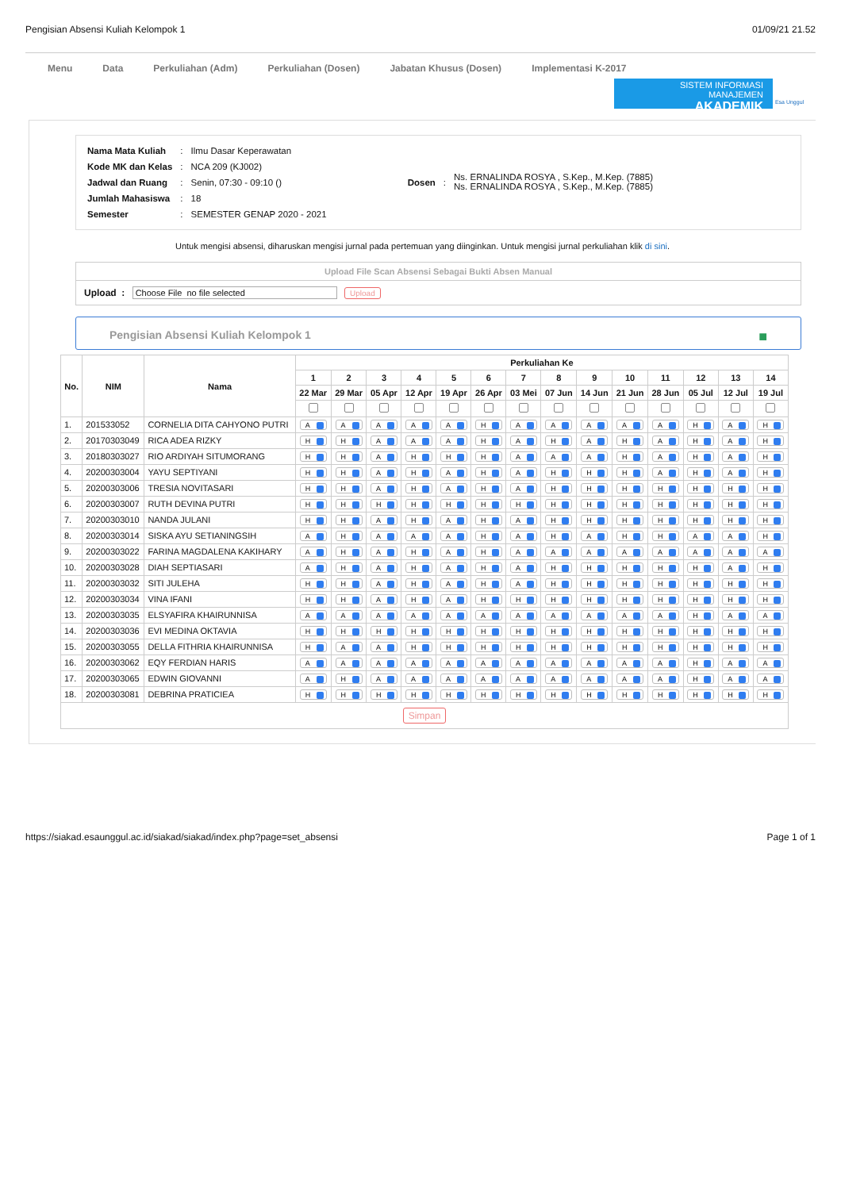Pengisian Absensi Kuliah Kelompok 1 01/09/21 21.52
Menu Data Perkuliahan (Adm) Perkuliahan (Dosen) Jabatan Khusus (Dosen) Implementasi K-2017
SISTEM INFORMASI MANAJEMEN
AKADEMIK
Esa Unggul
| Nama Mata Kuliah | : | Ilmu Dasar Keperawatan |
| Kode MK dan Kelas | : | NCA 209 (KJ002) |
| Jadwal dan Ruang | : | Senin, 07:30 - 09:10 () |
| Jumlah Mahasiswa | : | 18 |
| Semester | : | SEMESTER GENAP 2020 - 2021 |
| Dosen | : | Ns. ERNALINDA ROSYA , S.Kep., M.Kep. (7885) Ns. ERNALINDA ROSYA , S.Kep., M.Kep. (7885) |
Untuk mengisi absensi, diharuskan mengisi jurnal pada pertemuan yang diinginkan. Untuk mengisi jurnal perkuliahan klik di sini.
Upload File Scan Absensi Sebagai Bukti Absen Manual
Upload : Choose File no file selected Upload
Pengisian Absensi Kuliah Kelompok 1 ■
| No. | NIM | Nama | Perkuliahan Ke | | | | | | | | | | | | | |
| --- | --- | --- | --- | --- | --- | --- | --- | --- | --- | --- | --- | --- | --- | --- | --- | --- |
| | | | 1 | 2 | 3 | 4 | 5 | 6 | 7 | 8 | 9 | 10 | 11 | 12 | 13 | 14 |
| | | | 22 Mar | 29 Mar | 05 Apr | 12 Apr | 19 Apr | 26 Apr | 03 Mei | 07 Jun | 14 Jun | 21 Jun | 28 Jun | 05 Jul | 12 Jul | 19 Jul |
| 1. | 201533052 | CORNELIA DITA CAHYONO PUTRI | A | A | A | A | A | H | A | A | A | A | A | H | A | H |
| 2. | 20170303049 | RICA ADEA RIZKY | H | H | A | A | A | H | A | H | A | H | A | H | A | H |
| 3. | 20180303027 | RIO ARDIYAH SITUMORANG | H | H | A | H | H | H | A | A | A | H | A | H | A | H |
| 4. | 20200303004 | YAYU SEPTIYANI | H | H | A | H | A | H | A | H | H | H | A | H | A | H |
| 5. | 20200303006 | TRESIA NOVITASARI | H | H | A | H | A | H | A | H | H | H | H | H | H | H |
| 6. | 20200303007 | RUTH DEVINA PUTRI | H | H | H | H | H | H | H | H | H | H | H | H | H | H |
| 7. | 20200303010 | NANDA JULANI | H | H | A | H | A | H | A | H | H | H | H | H | H | H |
| 8. | 20200303014 | SISKA AYU SETIANINGSIH | A | H | A | A | A | H | A | H | A | H | H | A | A | H |
| 9. | 20200303022 | FARINA MAGDALENA KAKIHARY | A | H | A | H | A | H | A | A | A | A | A | A | A | A |
| 10. | 20200303028 | DIAH SEPTIASARI | A | H | A | H | A | H | A | H | H | H | H | H | A | H |
| 11. | 20200303032 | SITI JULEHA | H | H | A | H | A | H | A | H | H | H | H | H | H | H |
| 12. | 20200303034 | VINA IFANI | H | H | A | H | A | H | H | H | H | H | H | H | H | H |
| 13. | 20200303035 | ELSYAFIRA KHAIRUNNISA | A | A | A | A | A | A | A | A | A | A | A | H | A | A |
| 14. | 20200303036 | EVI MEDINA OKTAVIA | H | H | H | H | H | H | H | H | H | H | H | H | H | H |
| 15. | 20200303055 | DELLA FITHRIA KHAIRUNNISA | H | A | A | H | H | H | H | H | H | H | H | H | H | H |
| 16. | 20200303062 | EQY FERDIAN HARIS | A | A | A | A | A | A | A | A | A | A | A | H | A | A |
| 17. | 20200303065 | EDWIN GIOVANNI | A | H | A | A | A | A | A | A | A | A | A | H | A | A |
| 18. | 20200303081 | DEBRINA PRATICIEA | H | H | H | H | H | H | H | H | H | H | H | H | H | H |
| Simpan | | | | | | | | | | | | | | | | |
https://siakad.esaunggul.ac.id/siakad/siakad/index.php?page=set_absensi Page 1 of 1